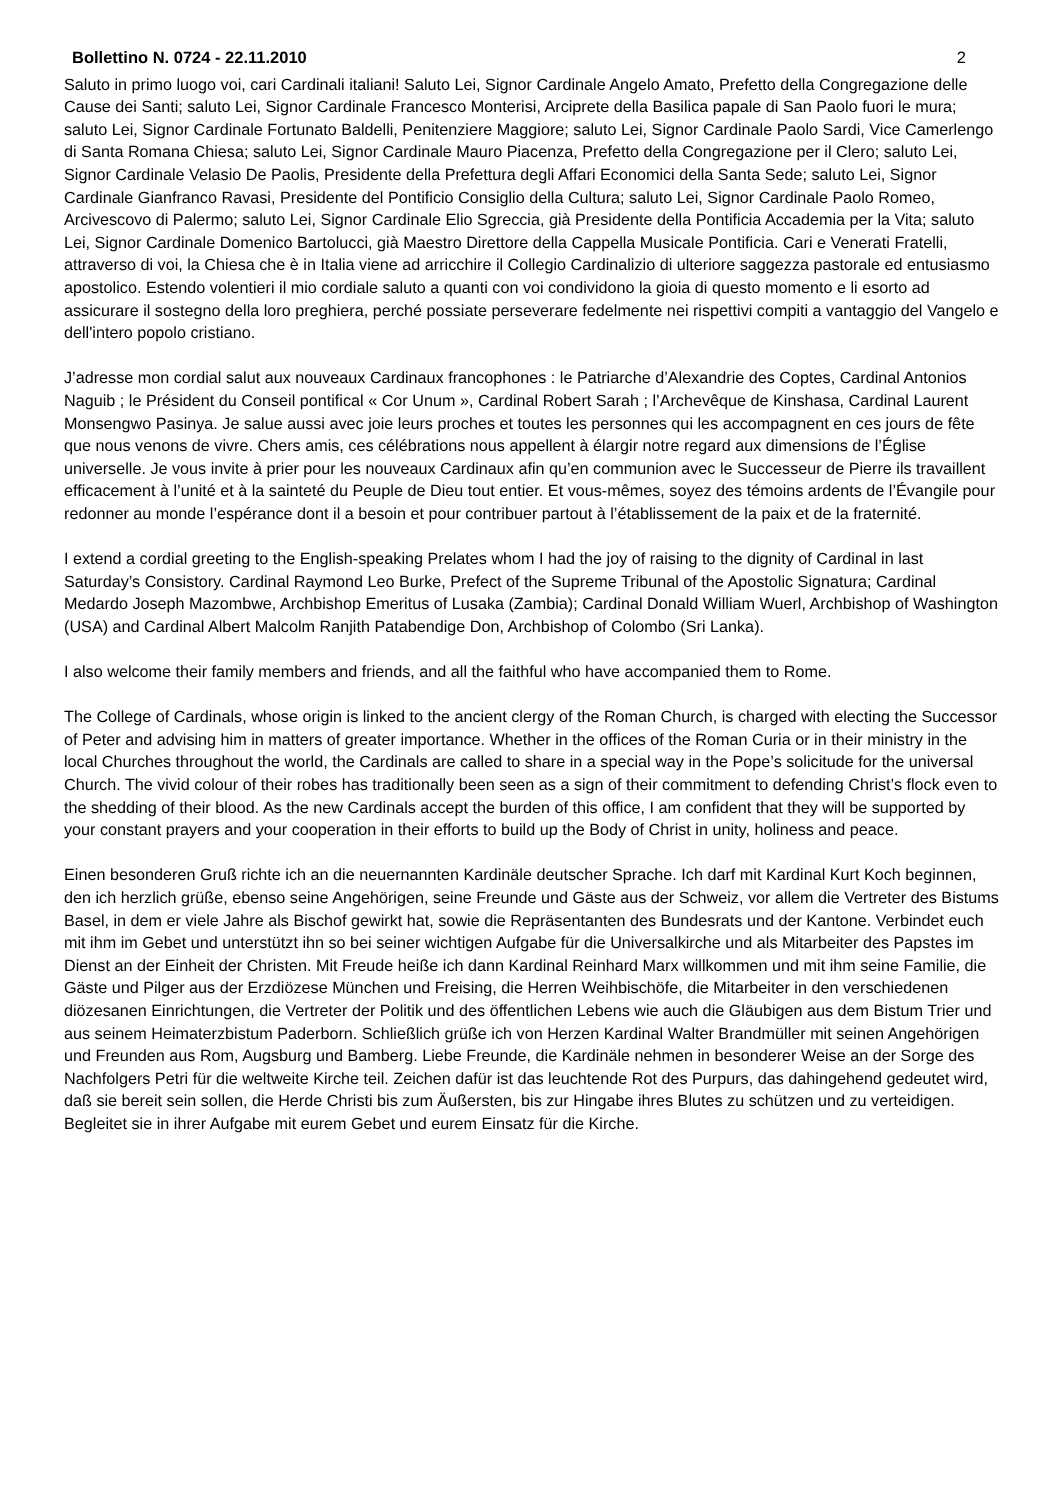Bollettino N. 0724 - 22.11.2010 2
Saluto in primo luogo voi, cari Cardinali italiani! Saluto Lei, Signor Cardinale Angelo Amato, Prefetto della Congregazione delle Cause dei Santi; saluto Lei, Signor Cardinale Francesco Monterisi, Arciprete della Basilica papale di San Paolo fuori le mura; saluto Lei, Signor Cardinale Fortunato Baldelli, Penitenziere Maggiore; saluto Lei, Signor Cardinale Paolo Sardi, Vice Camerlengo di Santa Romana Chiesa; saluto Lei, Signor Cardinale Mauro Piacenza, Prefetto della Congregazione per il Clero; saluto Lei, Signor Cardinale Velasio De Paolis, Presidente della Prefettura degli Affari Economici della Santa Sede; saluto Lei, Signor Cardinale Gianfranco Ravasi, Presidente del Pontificio Consiglio della Cultura; saluto Lei, Signor Cardinale Paolo Romeo, Arcivescovo di Palermo; saluto Lei, Signor Cardinale Elio Sgreccia, già Presidente della Pontificia Accademia per la Vita; saluto Lei, Signor Cardinale Domenico Bartolucci, già Maestro Direttore della Cappella Musicale Pontificia. Cari e Venerati Fratelli, attraverso di voi, la Chiesa che è in Italia viene ad arricchire il Collegio Cardinalizio di ulteriore saggezza pastorale ed entusiasmo apostolico. Estendo volentieri il mio cordiale saluto a quanti con voi condividono la gioia di questo momento e li esorto ad assicurare il sostegno della loro preghiera, perché possiate perseverare fedelmente nei rispettivi compiti a vantaggio del Vangelo e dell'intero popolo cristiano.
J’adresse mon cordial salut aux nouveaux Cardinaux francophones : le Patriarche d’Alexandrie des Coptes, Cardinal Antonios Naguib ; le Président du Conseil pontifical « Cor Unum », Cardinal Robert Sarah ; l’Archevêque de Kinshasa, Cardinal Laurent Monsengwo Pasinya. Je salue aussi avec joie leurs proches et toutes les personnes qui les accompagnent en ces jours de fête que nous venons de vivre. Chers amis, ces célébrations nous appellent à élargir notre regard aux dimensions de l’Église universelle. Je vous invite à prier pour les nouveaux Cardinaux afin qu’en communion avec le Successeur de Pierre ils travaillent efficacement à l’unité et à la sainteté du Peuple de Dieu tout entier. Et vous-mêmes, soyez des témoins ardents de l’Évangile pour redonner au monde l’espérance dont il a besoin et pour contribuer partout à l’établissement de la paix et de la fraternité.
I extend a cordial greeting to the English-speaking Prelates whom I had the joy of raising to the dignity of Cardinal in last Saturday’s Consistory. Cardinal Raymond Leo Burke, Prefect of the Supreme Tribunal of the Apostolic Signatura; Cardinal Medardo Joseph Mazombwe, Archbishop Emeritus of Lusaka (Zambia); Cardinal Donald William Wuerl, Archbishop of Washington (USA) and Cardinal Albert Malcolm Ranjith Patabendige Don, Archbishop of Colombo (Sri Lanka).
I also welcome their family members and friends, and all the faithful who have accompanied them to Rome.
The College of Cardinals, whose origin is linked to the ancient clergy of the Roman Church, is charged with electing the Successor of Peter and advising him in matters of greater importance. Whether in the offices of the Roman Curia or in their ministry in the local Churches throughout the world, the Cardinals are called to share in a special way in the Pope’s solicitude for the universal Church. The vivid colour of their robes has traditionally been seen as a sign of their commitment to defending Christ’s flock even to the shedding of their blood. As the new Cardinals accept the burden of this office, I am confident that they will be supported by your constant prayers and your cooperation in their efforts to build up the Body of Christ in unity, holiness and peace.
Einen besonderen Gruß richte ich an die neuernannten Kardinäle deutscher Sprache. Ich darf mit Kardinal Kurt Koch beginnen, den ich herzlich grüße, ebenso seine Angehörigen, seine Freunde und Gäste aus der Schweiz, vor allem die Vertreter des Bistums Basel, in dem er viele Jahre als Bischof gewirkt hat, sowie die Repräsentanten des Bundesrats und der Kantone. Verbindet euch mit ihm im Gebet und unterstützt ihn so bei seiner wichtigen Aufgabe für die Universalkirche und als Mitarbeiter des Papstes im Dienst an der Einheit der Christen. Mit Freude heiße ich dann Kardinal Reinhard Marx willkommen und mit ihm seine Familie, die Gäste und Pilger aus der Erzdiözese München und Freising, die Herren Weihbischöfe, die Mitarbeiter in den verschiedenen diözesanen Einrichtungen, die Vertreter der Politik und des öffentlichen Lebens wie auch die Gläubigen aus dem Bistum Trier und aus seinem Heimaterzbistum Paderborn. Schließlich grüße ich von Herzen Kardinal Walter Brandmüller mit seinen Angehörigen und Freunden aus Rom, Augsburg und Bamberg. Liebe Freunde, die Kardinäle nehmen in besonderer Weise an der Sorge des Nachfolgers Petri für die weltweite Kirche teil. Zeichen dafür ist das leuchtende Rot des Purpurs, das dahingehend gedeutet wird, daß sie bereit sein sollen, die Herde Christi bis zum Äußersten, bis zur Hingabe ihres Blutes zu schützen und zu verteidigen. Begleitet sie in ihrer Aufgabe mit eurem Gebet und eurem Einsatz für die Kirche.